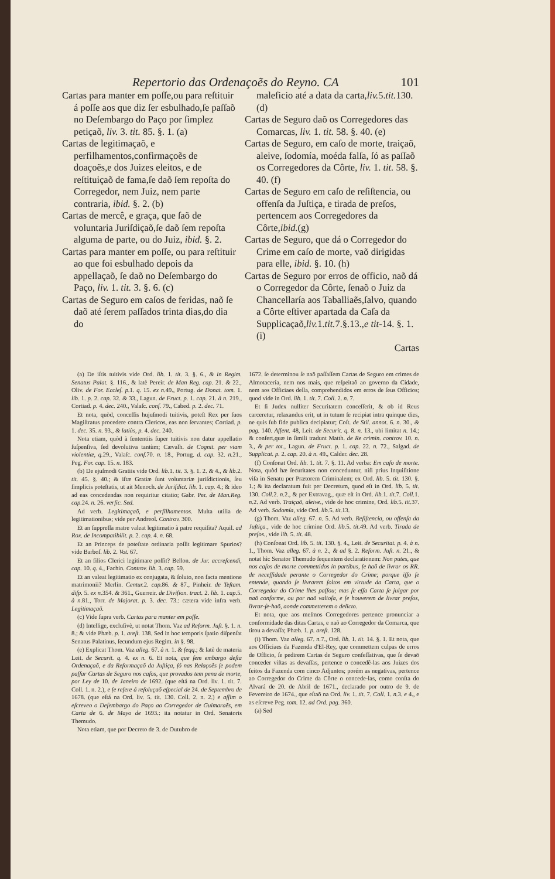Repertorio das Ordenaçoẽs do Reyno. CA 101
Cartas para manter em poſſe,ou para reſtituir á poſſe aos que diz ſer esbulhado,ſe paſſaõ no Deſembargo do Paço por ſimplez petiçaõ, liv. 3. tit. 85. §. 1. (a)
Cartas de legitimaçaõ, e perfilhamentos,confirmaçoẽs de doaçoẽs,e dos Juizes eleitos, e de reſtituiçaõ de fama,ſe daõ ſem repoſta do Corregedor, nem Juiz, nem parte contraria, ibid. §. 2. (b)
Cartas de mercê, e graça, que ſaõ de voluntaria Juriſdiçaõ,ſe daõ ſem repoſta alguma de parte, ou do Juiz, ibid. §. 2.
Cartas para manter em poſſe, ou para reſtituir ao que foi esbulhado depois da appellaçaõ, ſe daõ no Deſembargo do Paço, liv. 1. tit. 3. §. 6. (c)
Cartas de Seguro em caſos de feridas, naõ ſe daõ até ſerem paſſados trinta dias,do dia do
maleficio até a data da carta,liv. 5.tit. 130.(d)
Cartas de Seguro daõ os Corregedores das Comarcas, liv. 1. tit. 58. §. 40. (e)
Cartas de Seguro, em caſo de morte, traiçaõ, aleive, ſodomía, moéda falſa, ſó as paſſaõ os Corregedores da Côrte, liv. 1. tit. 58. §. 40. (f)
Cartas de Seguro em caſo de reſiſtencia, ou offenſa da Juſtiça, e tirada de preſos, pertencem aos Corregedores da Côrte,ibid.(g)
Cartas de Seguro, que dá o Corregedor do Crime em caſo de morte, vaõ dirigidas para elle, ibid. §. 10. (h)
Cartas de Seguro por erros de officio, naõ dá o Corregedor da Côrte, ſenaõ o Juiz da Chancellaría aos Taballiaẽs,ſalvo, quando a Côrte eſtiver apartada da Caſa da Supplicaçaõ,liv. 1.tit. 7.§.13.,e tit-14. §. 1. (i)
Cartas
(a) De iſtis tuitivis vide Ord. lib. 1. tit. 3. §. 6., & in Regim. Senatus Palat. §. 116., & latè Pereir. de Man Reg. cap. 21. & 22., Oliv. de For. Eccleſ. p. 1. q. 15. ex n. 49., Portug. de Donat. tom. 1. lib. 1. p. 2. cap. 32. & 33., Lagun. de Fruct. p. 1. cap. 21. à n. 219., Cortiad. p. 4. dec. 240., Valaſc. conſ. 79., Cabed. p. 2. dec. 71.
Et nota, quòd, conceſſis hujuſmodi tuitivis, poteſt Rex per ſuos Magiſtratus procedere contra Clericos, eas non ſervantes; Cortiad. p. 1. dec. 35. n. 93., & latiùs, p. 4. dec. 240.
Nota etiam, quòd à ſententiis ſuper tuitivis non datur appellatio ſuſpenſiva, ſed devolutiva tantùm; Cævalh. de Cognit. per viam violentiæ, q. 29., Valaſc. conſ. 70. n. 18., Portug. d. cap. 32. n. 21., Peg. For. cap. 15. n. 183.
(b) De ejuſmodi Gratiis vide Ord. lib. 1. tit. 3. §. 1. 2. & 4., & lib. 2. tit. 45. §. 40.; & iſtæ Gratiæ ſunt voluntariæ juriſdictionis, ſeu ſimplicis poteſtatis, ut ait Menoch. de Juriſdict. lib. 1. cap. 4.; & ideo ad eas concedendas non requiritur citatio; Gabr. Per. de Man.Reg. cap. 24. n. 26. verſic. Sed.
Ad verb. Legitimaçaõ, e perfilhamentos. Multa utilia de legitimationibus; vide per Andreol. Controv. 300.
Et an ſuppreſſa matre valeat legitimatio à patre requiſita? Aquil. ad Rox. de Incompatibilit. p. 2. cap. 4. n. 68.
Et an Princeps de poteſtate ordinaria poſſit legitimare Spurios? vide Barboſ. lib. 2. Vot. 67.
Et an filios Clerici legitimare poſſit? Bellon. de Jur. accreſcendi, cap. 10. q. 4., Fachin. Controv. lib. 3. cap. 59.
Et an valeat legitimatio ex conjugata, & ſoluto, non facta mentione matrimonii? Merlin. Centur. 2. cap. 86. & 87., Pinheir. de Teſtam. diſp. 5. ex n. 354. & 361., Guerreir. de Diviſion. tract. 2. lib. 1. cap. 5. à n. 81., Torr. de Majorat. p. 3. dec. 73.: cætera vide infra verb. Legitimaçaõ.
(c) Vide ſupra verb. Cartas para manter em poſſe.
(d) Intellige, excluſivè, ut notat Thom. Vaz ad Reform. Juſt. §. 1. n. 8.; & vide Phæb. p. 1. areſt. 138. Sed in hoc temporis ſpatio diſpenſat Senatus Palatinus, ſecundum ejus Regim. in §. 98.
(e) Explicat Thom. Vaz alleg. 67. à n. 1. & ſeqq.; & latè de materia Leit. de Securit. q. 4. ex n. 6. Et nota, que ſem embargo deſta Ordenaçaõ, e da Reformaçaõ da Juſtiça, ſó nas Relaçoẽs ſe podem paſſar Cartas de Seguro nos caſos, que provados tem pena de morte, por Ley de 10. de Janeiro de 1692. (que eſtá na Ord. liv. 1. tit. 7. Coll. 1. n. 2.), e ſe refere á reſoluçaõ eſpecial de 24. de Septembro de 1678. (que eſtá na Ord. liv. 5. tit. 130. Coll. 2. n. 2.) e aſſim o eſcreveo o Deſembargo do Paço ao Corregedor de Guimaraẽs, em Carta de 6. de Mayo de 1693.: ita notatur in Ord. Senatoris Themudo.
Nota etiam, que por Decreto de 3. de Outubro de
1672. ſe determinou ſe naõ paſſaſſem Cartas de Seguro em crimes de Almotacería, nem nos mais, que reſpeitaõ ao governo da Cidade, nem aos Officiaes della, comprehendidos em erros de ſeus Officios; quod vide in Ord. lib. 1. tit. 7. Coll. 2. n. 7.
Et ſi Judex nulliter Securitatem conceſſerit, & ob id Reus carceretur, relaxandus erit, ut in tutum ſe recipiat intra quinque dies, ne quis ſub fide publica decipiatur; Coſt. de Stil. annot. 6. n. 30., & pag. 140. Aſſent. 48, Leit. de Securit. q. 8. n. 13., ubi limitat n. 14.; & confert,quæ in ſimili tradunt Matth. de Re crimin. controv. 10. n. 3., & per tot., Lagun. de Fruct. p. 1. cap. 22. n. 72., Salgad. de Supplicat. p. 2. cap. 20. à n. 49., Calder. dec. 28.
(f) Conſonat Ord. lib. 1. tit. 7. §. 11. Ad verba: Em caſo de morte. Nota, quòd hæ ſecuritates non conceduntur, niſi prius Inquiſitione viſa in Senatu per Prætorem Criminalem; ex Ord. lib. 5. tit. 130. §. 1.; & ita declaratum fuit per Decretum, quod eſt in Ord. lib. 5. tit. 130. Coll. 2. n. 2., & per Extravag., quæ eſt in Ord. lib. 1. tit. 7. Coll. 1. n. 2. Ad verb. Traiçaõ, aleive., vide de hoc crimine, Ord. lib. 5. tit. 37. Ad verb. Sodomía, vide Ord. lib. 5. tit. 13.
(g) Thom. Vaz alleg. 67. n. 5. Ad verb. Reſiſtencia, ou offenſa da Juſtiça., vide de hoc crimine Ord. lib. 5. tit. 49. Ad verb. Tirada de preſos., vide lib. 5. tit. 48.
(h) Conſonat Ord. lib. 5. tit. 130. §. 4., Leit. de Securitat. p. 4. à n. 1., Thom. Vaz alleg. 67. à n. 2., & ad §. 2. Reform. Juſt. n. 21., & notat hìc Senator Themudo ſequentem declarationem: Non putes, que nos caſos de morte commettidos in partibus, ſe haõ de livrar os RR. de neceſſidade perante o Corregedor do Crime; porque iſſo ſe entende, quando ſe livrarem ſoltos em virtude da Carta, que o Corregedor do Crime lhes paſſou; mas ſe eſſa Carta ſe julgar por naõ conforme, ou por naõ valioſa, e ſe houverem de livrar preſos, livrar-ſe-haõ, aonde commetterem o delicto.
Et nota, que aos meſmos Corregedores pertence pronunciar a conformidade das ditas Cartas, e naõ ao Corregedor da Comarca, que tirou a devaſſa; Phæb. 1. p. areſt. 128.
(i) Thom. Vaz alleg. 67. n. 7., Ord. lib. 1. tit. 14. §. 1. Et nota, que aos Officiaes da Fazenda d'El-Rey, que commettem culpas de erros de Officio, ſe pedirem Cartas de Seguro confeſſativas, que ſe devaõ conceder viſtas as devaſſas, pertence o concedê-las aos Juizes dos feitos da Fazenda com cinco Adjuntos; porém as negativas, pertence ao Corregedor do Crime da Côrte o concede-las, como conſta do Alvará de 20. de Abril de 1671., declarado por outro de 9. de Fevereiro de 1674., que eſtaõ na Ord. liv. 1. tit. 7. Coll. 1. n. 3. e 4., e as eſcreve Peg. tom. 12. ad Ord. pag. 360.
(a) Sed